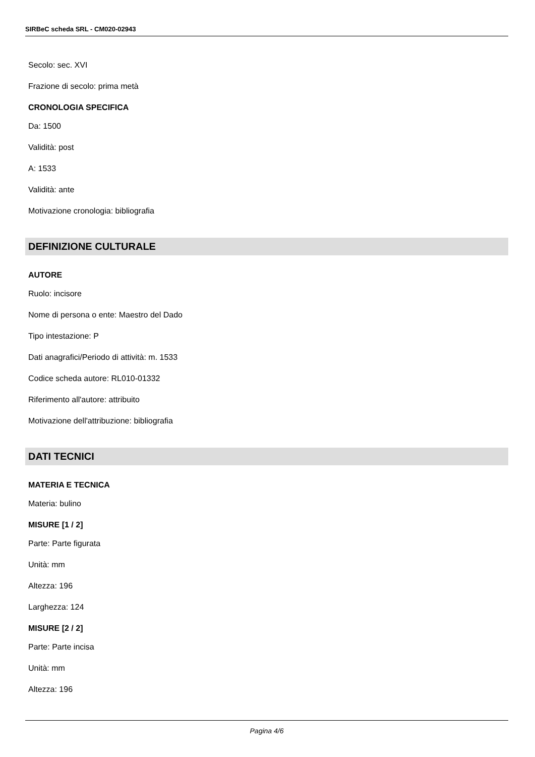SIRBeC scheda SRL - CM020-02943
Secolo: sec. XVI
Frazione di secolo: prima metà
CRONOLOGIA SPECIFICA
Da: 1500
Validità: post
A: 1533
Validità: ante
Motivazione cronologia: bibliografia
DEFINIZIONE CULTURALE
AUTORE
Ruolo: incisore
Nome di persona o ente: Maestro del Dado
Tipo intestazione: P
Dati anagrafici/Periodo di attività: m. 1533
Codice scheda autore: RL010-01332
Riferimento all'autore: attribuito
Motivazione dell'attribuzione: bibliografia
DATI TECNICI
MATERIA E TECNICA
Materia: bulino
MISURE [1 / 2]
Parte: Parte figurata
Unità: mm
Altezza: 196
Larghezza: 124
MISURE [2 / 2]
Parte: Parte incisa
Unità: mm
Altezza: 196
Pagina 4/6